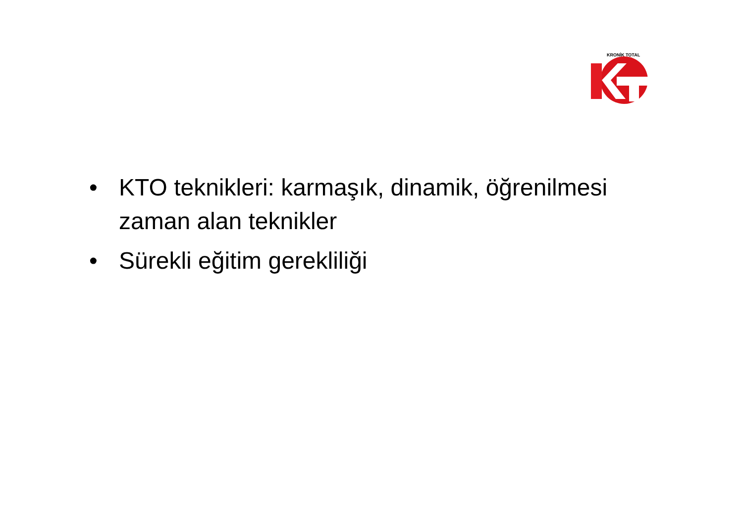KRONİK TOTAL
• KTO teknikleri: karmaşık, dinamik, öğrenilmesi zaman alan teknikler
• Sürekli eğitim gerekliliği